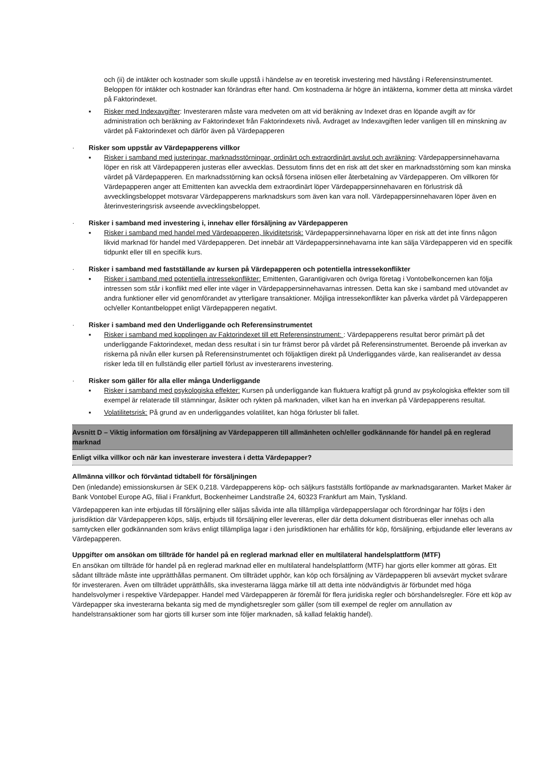och (ii) de intäkter och kostnader som skulle uppstå i händelse av en teoretisk investering med hävstång i Referensinstrumentet. Beloppen för intäkter och kostnader kan förändras efter hand. Om kostnaderna är högre än intäkterna, kommer detta att minska värdet på Faktorindexet.
▪ Risker med Indexavgifter: Investeraren måste vara medveten om att vid beräkning av Indexet dras en löpande avgift av för administration och beräkning av Faktorindexet från Faktorindexets nivå. Avdraget av Indexavgiften leder vanligen till en minskning av värdet på Faktorindexet och därför även på Värdepapperen
· Risker som uppstår av Värdepapperens villkor
▪ Risker i samband med justeringar, marknadsstörningar, ordinärt och extraordinärt avslut och avräkning: Värdepappersinnehavarna löper en risk att Värdepapperen justeras eller avvecklas. Dessutom finns det en risk att det sker en marknadsstörning som kan minska värdet på Värdepapperen. En marknadsstörning kan också försena inlösen eller återbetalning av Värdepapperen. Om villkoren för Värdepapperen anger att Emittenten kan avveckla dem extraordinärt löper Värdepappersinnehavaren en förlustrisk då avvecklingsbeloppet motsvarar Värdepapperens marknadskurs som även kan vara noll. Värdepappersinnehavaren löper även en återinvesteringsrisk avseende avvecklingsbeloppet.
· Risker i samband med investering i, innehav eller försäljning av Värdepapperen
▪ Risker i samband med handel med Värdepapperen, likviditetsrisk: Värdepappersinnehavarna löper en risk att det inte finns någon likvid marknad för handel med Värdepapperen. Det innebär att Värdepappersinnehavarna inte kan sälja Värdepapperen vid en specifik tidpunkt eller till en specifik kurs.
· Risker i samband med fastställande av kursen på Värdepapperen och potentiella intressekonflikter
▪ Risker i samband med potentiella intressekonflikter: Emittenten, Garantigivaren och övriga företag i Vontobelkoncernen kan följa intressen som står i konflikt med eller inte väger in Värdepappersinnehavarnas intressen. Detta kan ske i samband med utövandet av andra funktioner eller vid genomförandet av ytterligare transaktioner. Möjliga intressekonflikter kan påverka värdet på Värdepapperen och/eller Kontantbeloppet enligt Värdepapperen negativt.
· Risker i samband med den Underliggande och Referensinstrumentet
▪ Risker i samband med kopplingen av Faktorindexet till ett Referensinstrument: : Värdepapperens resultat beror primärt på det underliggande Faktorindexet, medan dess resultat i sin tur främst beror på värdet på Referensinstrumentet. Beroende på inverkan av riskerna på nivån eller kursen på Referensinstrumentet och följaktligen direkt på Underliggandes värde, kan realiserandet av dessa risker leda till en fullständig eller partiell förlust av investerarens investering.
· Risker som gäller för alla eller många Underliggande
▪ Risker i samband med psykologiska effekter: Kursen på underliggande kan fluktuera kraftigt på grund av psykologiska effekter som till exempel är relaterade till stämningar, åsikter och rykten på marknaden, vilket kan ha en inverkan på Värdepapperens resultat.
▪ Volatilitetsrisk: På grund av en underliggandes volatilitet, kan höga förluster bli fallet.
Avsnitt D – Viktig information om försäljning av Värdepapperen till allmänheten och/eller godkännande för handel på en reglerad marknad
Enligt vilka villkor och när kan investerare investera i detta Värdepapper?
Allmänna villkor och förväntad tidtabell för försäljningen
Den (inledande) emissionskursen är SEK 0,218. Värdepapperens köp- och säljkurs fastställs fortlöpande av marknadsgaranten. Market Maker är Bank Vontobel Europe AG, filial i Frankfurt, Bockenheimer Landstraße 24, 60323 Frankfurt am Main, Tyskland.
Värdepapperen kan inte erbjudas till försäljning eller säljas såvida inte alla tillämpliga värdepapperslagar och förordningar har följts i den jurisdiktion där Värdepapperen köps, säljs, erbjuds till försäljning eller levereras, eller där detta dokument distribueras eller innehas och alla samtycken eller godkännanden som krävs enligt tillämpliga lagar i den jurisdiktionen har erhållits för köp, försäljning, erbjudande eller leverans av Värdepapperen.
Uppgifter om ansökan om tillträde för handel på en reglerad marknad eller en multilateral handelsplattform (MTF)
En ansökan om tillträde för handel på en reglerad marknad eller en multilateral handelsplattform (MTF) har gjorts eller kommer att göras. Ett sådant tillträde måste inte upprätthållas permanent. Om tillträdet upphör, kan köp och försäljning av Värdepapperen bli avsevärt mycket svårare för investeraren. Även om tillträdet upprätthålls, ska investerarna lägga märke till att detta inte nödvändigtvis är förbundet med höga handelsvolymer i respektive Värdepapper. Handel med Värdepapperen är föremål för flera juridiska regler och börshandelsregler. Före ett köp av Värdepapper ska investerarna bekanta sig med de myndighetsregler som gäller (som till exempel de regler om annullation av handelstransaktioner som har gjorts till kurser som inte följer marknaden, så kallad felaktig handel).